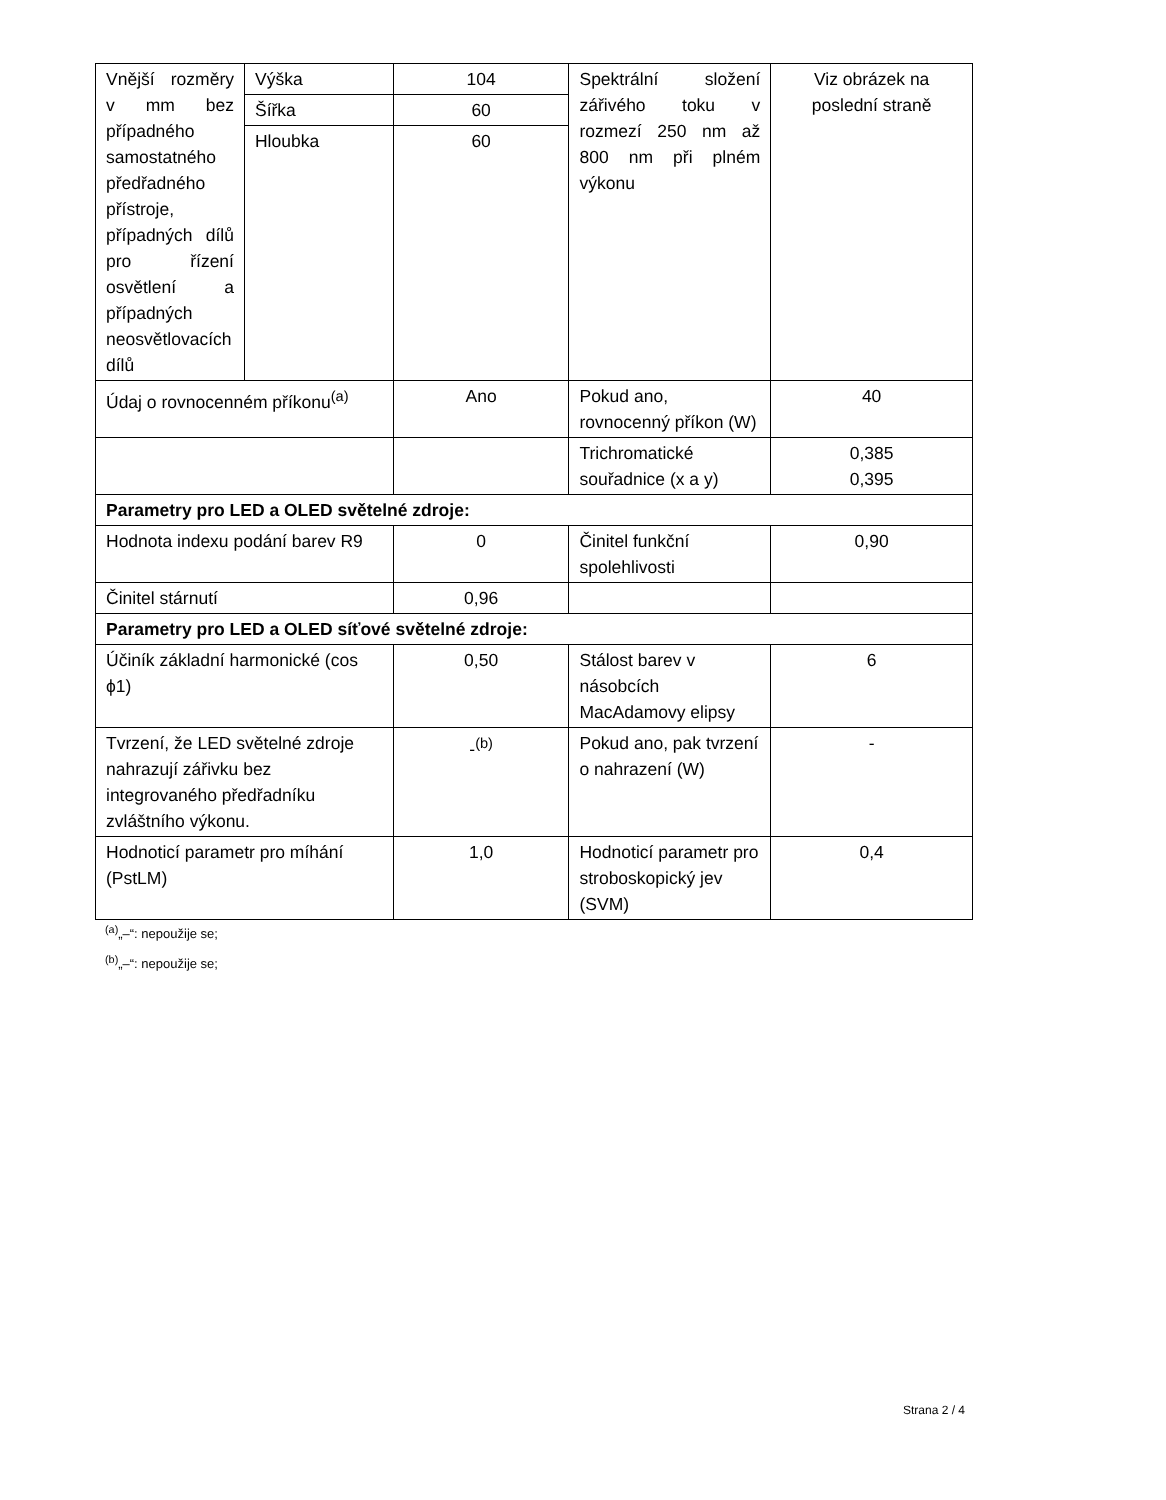| Vnější rozměry v mm bez případného samostatného předřadného přístroje, případných dílů pro řízení osvětlení a případných neosvětlovacích dílů | Výška | 104 | Spektrální složení zářivého toku v rozmezí 250 nm až 800 nm při plném výkonu | Viz obrázek na poslední straně |
| | Šířka | 60 | | |
| | Hloubka | 60 | | |
| Údaj o rovnocenném příkonu<sup>(a)</sup> | | Ano | Pokud ano, rovnocenný příkon (W) | 40 |
| | | | Trichromatické souřadnice (x a y) | 0,385 0,395 |
| Parametry pro LED a OLED světelné zdroje: | | | | |
| Hodnota indexu podání barev R9 | | 0 | Činitel funkční spolehlivosti | 0,90 |
| Činitel stárnutí | | 0,96 | | |
| Parametry pro LED a OLED síťové světelné zdroje: | | | | |
| Účiník základní harmonické (cos ϕ1) | | 0,50 | Stálost barev v násobcích MacAdamovy elipsy | 6 |
| Tvrzení, že LED světelné zdroje nahrazují zářivku bez integrovaného předřadníku zvláštního výkonu. | | -<sup>(b)</sup> | Pokud ano, pak tvrzení o nahrazení (W) | - |
| Hodnoticí parametr pro míhání (PstLM) | | 1,0 | Hodnoticí parametr pro stroboskopický jev (SVM) | 0,4 |
<sup>(a)</sup>„–“: nepoužije se;
<sup>(b)</sup>„–“: nepoužije se;
Strana 2 / 4